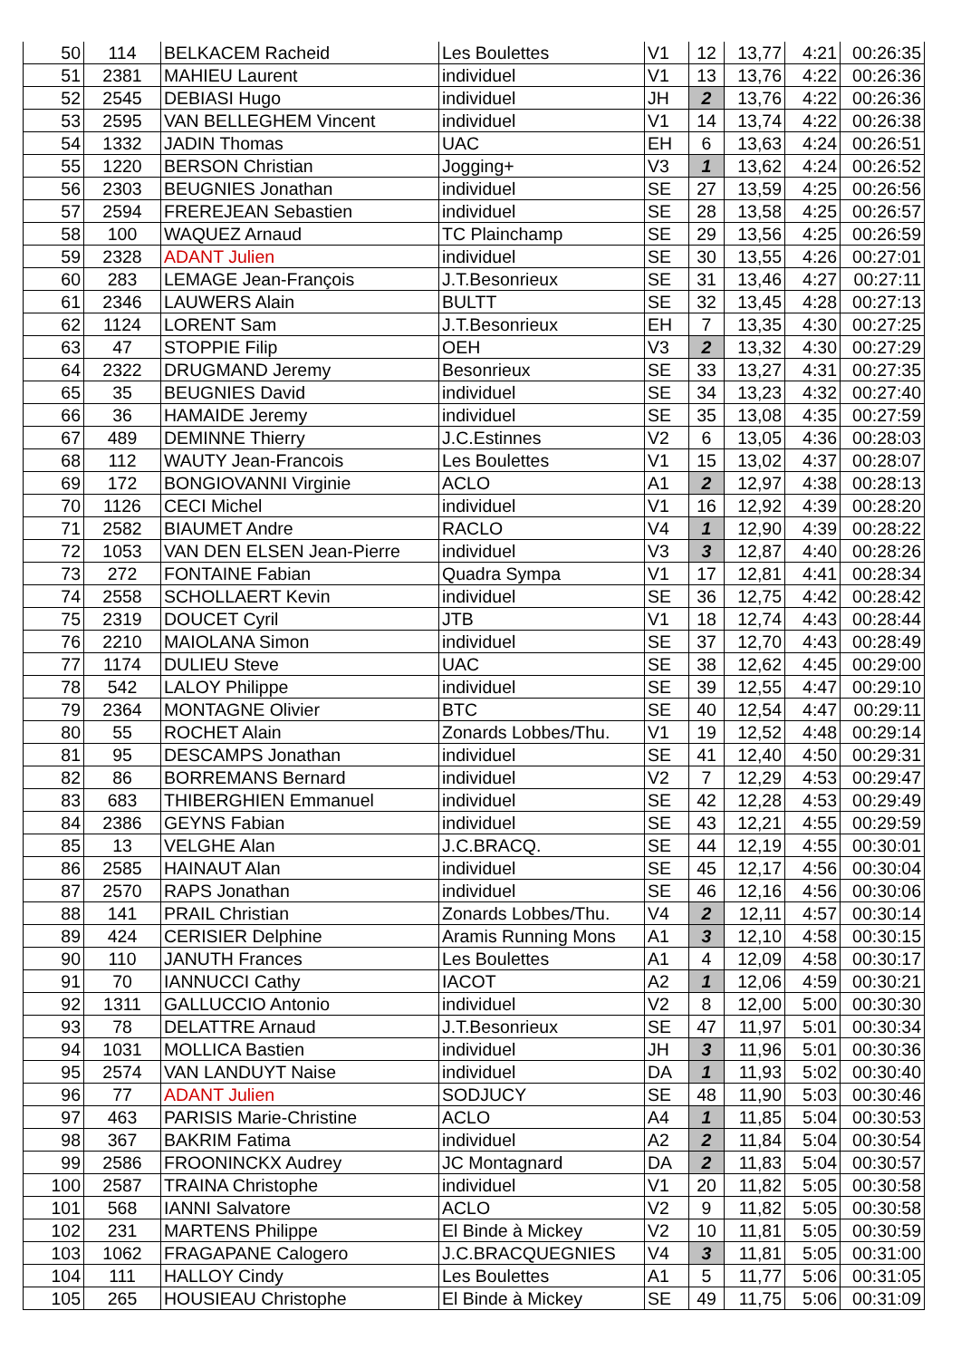| 50 | 114 | BELKACEM Racheid | Les Boulettes | V1 | 12 | 13,77 | 4:21 | 00:26:35 |
| 51 | 2381 | MAHIEU Laurent | individuel | V1 | 13 | 13,76 | 4:22 | 00:26:36 |
| 52 | 2545 | DEBIASI Hugo | individuel | JH | 2 | 13,76 | 4:22 | 00:26:36 |
| 53 | 2595 | VAN BELLEGHEM Vincent | individuel | V1 | 14 | 13,74 | 4:22 | 00:26:38 |
| 54 | 1332 | JADIN Thomas | UAC | EH | 6 | 13,63 | 4:24 | 00:26:51 |
| 55 | 1220 | BERSON Christian | Jogging+ | V3 | 1 | 13,62 | 4:24 | 00:26:52 |
| 56 | 2303 | BEUGNIES Jonathan | individuel | SE | 27 | 13,59 | 4:25 | 00:26:56 |
| 57 | 2594 | FREREJEAN Sebastien | individuel | SE | 28 | 13,58 | 4:25 | 00:26:57 |
| 58 | 100 | WAQUEZ Arnaud | TC Plainchamp | SE | 29 | 13,56 | 4:25 | 00:26:59 |
| 59 | 2328 | ADANT Julien | individuel | SE | 30 | 13,55 | 4:26 | 00:27:01 |
| 60 | 283 | LEMAGE Jean-François | J.T.Besonrieux | SE | 31 | 13,46 | 4:27 | 00:27:11 |
| 61 | 2346 | LAUWERS Alain | BULTT | SE | 32 | 13,45 | 4:28 | 00:27:13 |
| 62 | 1124 | LORENT Sam | J.T.Besonrieux | EH | 7 | 13,35 | 4:30 | 00:27:25 |
| 63 | 47 | STOPPIE Filip | OEH | V3 | 2 | 13,32 | 4:30 | 00:27:29 |
| 64 | 2322 | DRUGMAND Jeremy | Besonrieux | SE | 33 | 13,27 | 4:31 | 00:27:35 |
| 65 | 35 | BEUGNIES David | individuel | SE | 34 | 13,23 | 4:32 | 00:27:40 |
| 66 | 36 | HAMAIDE Jeremy | individuel | SE | 35 | 13,08 | 4:35 | 00:27:59 |
| 67 | 489 | DEMINNE Thierry | J.C.Estinnes | V2 | 6 | 13,05 | 4:36 | 00:28:03 |
| 68 | 112 | WAUTY Jean-Francois | Les Boulettes | V1 | 15 | 13,02 | 4:37 | 00:28:07 |
| 69 | 172 | BONGIOVANNI Virginie | ACLO | A1 | 2 | 12,97 | 4:38 | 00:28:13 |
| 70 | 1126 | CECI Michel | individuel | V1 | 16 | 12,92 | 4:39 | 00:28:20 |
| 71 | 2582 | BIAUMET Andre | RACLO | V4 | 1 | 12,90 | 4:39 | 00:28:22 |
| 72 | 1053 | VAN DEN ELSEN Jean-Pierre | individuel | V3 | 3 | 12,87 | 4:40 | 00:28:26 |
| 73 | 272 | FONTAINE Fabian | Quadra Sympa | V1 | 17 | 12,81 | 4:41 | 00:28:34 |
| 74 | 2558 | SCHOLLAERT Kevin | individuel | SE | 36 | 12,75 | 4:42 | 00:28:42 |
| 75 | 2319 | DOUCET Cyril | JTB | V1 | 18 | 12,74 | 4:43 | 00:28:44 |
| 76 | 2210 | MAIOLANA Simon | individuel | SE | 37 | 12,70 | 4:43 | 00:28:49 |
| 77 | 1174 | DULIEU Steve | UAC | SE | 38 | 12,62 | 4:45 | 00:29:00 |
| 78 | 542 | LALOY Philippe | individuel | SE | 39 | 12,55 | 4:47 | 00:29:10 |
| 79 | 2364 | MONTAGNE Olivier | BTC | SE | 40 | 12,54 | 4:47 | 00:29:11 |
| 80 | 55 | ROCHET Alain | Zonards Lobbes/Thu. | V1 | 19 | 12,52 | 4:48 | 00:29:14 |
| 81 | 95 | DESCAMPS Jonathan | individuel | SE | 41 | 12,40 | 4:50 | 00:29:31 |
| 82 | 86 | BORREMANS Bernard | individuel | V2 | 7 | 12,29 | 4:53 | 00:29:47 |
| 83 | 683 | THIBERGHIEN Emmanuel | individuel | SE | 42 | 12,28 | 4:53 | 00:29:49 |
| 84 | 2386 | GEYNS Fabian | individuel | SE | 43 | 12,21 | 4:55 | 00:29:59 |
| 85 | 13 | VELGHE Alan | J.C.BRACQ. | SE | 44 | 12,19 | 4:55 | 00:30:01 |
| 86 | 2585 | HAINAUT Alan | individuel | SE | 45 | 12,17 | 4:56 | 00:30:04 |
| 87 | 2570 | RAPS Jonathan | individuel | SE | 46 | 12,16 | 4:56 | 00:30:06 |
| 88 | 141 | PRAIL Christian | Zonards Lobbes/Thu. | V4 | 2 | 12,11 | 4:57 | 00:30:14 |
| 89 | 424 | CERISIER Delphine | Aramis Running Mons | A1 | 3 | 12,10 | 4:58 | 00:30:15 |
| 90 | 110 | JANUTH Frances | Les Boulettes | A1 | 4 | 12,09 | 4:58 | 00:30:17 |
| 91 | 70 | IANNUCCI Cathy | IACOT | A2 | 1 | 12,06 | 4:59 | 00:30:21 |
| 92 | 1311 | GALLUCCIO Antonio | individuel | V2 | 8 | 12,00 | 5:00 | 00:30:30 |
| 93 | 78 | DELATTRE Arnaud | J.T.Besonrieux | SE | 47 | 11,97 | 5:01 | 00:30:34 |
| 94 | 1031 | MOLLICA Bastien | individuel | JH | 3 | 11,96 | 5:01 | 00:30:36 |
| 95 | 2574 | VAN LANDUYT Naise | individuel | DA | 1 | 11,93 | 5:02 | 00:30:40 |
| 96 | 77 | ADANT Julien | SODJUCY | SE | 48 | 11,90 | 5:03 | 00:30:46 |
| 97 | 463 | PARISIS Marie-Christine | ACLO | A4 | 1 | 11,85 | 5:04 | 00:30:53 |
| 98 | 367 | BAKRIM Fatima | individuel | A2 | 2 | 11,84 | 5:04 | 00:30:54 |
| 99 | 2586 | FROONINCKX Audrey | JC Montagnard | DA | 2 | 11,83 | 5:04 | 00:30:57 |
| 100 | 2587 | TRAINA Christophe | individuel | V1 | 20 | 11,82 | 5:05 | 00:30:58 |
| 101 | 568 | IANNI Salvatore | ACLO | V2 | 9 | 11,82 | 5:05 | 00:30:58 |
| 102 | 231 | MARTENS Philippe | El Binde à Mickey | V2 | 10 | 11,81 | 5:05 | 00:30:59 |
| 103 | 1062 | FRAGAPANE Calogero | J.C.BRACQUEGNIES | V4 | 3 | 11,81 | 5:05 | 00:31:00 |
| 104 | 111 | HALLOY Cindy | Les Boulettes | A1 | 5 | 11,77 | 5:06 | 00:31:05 |
| 105 | 265 | HOUSIEAU Christophe | El Binde à Mickey | SE | 49 | 11,75 | 5:06 | 00:31:09 |